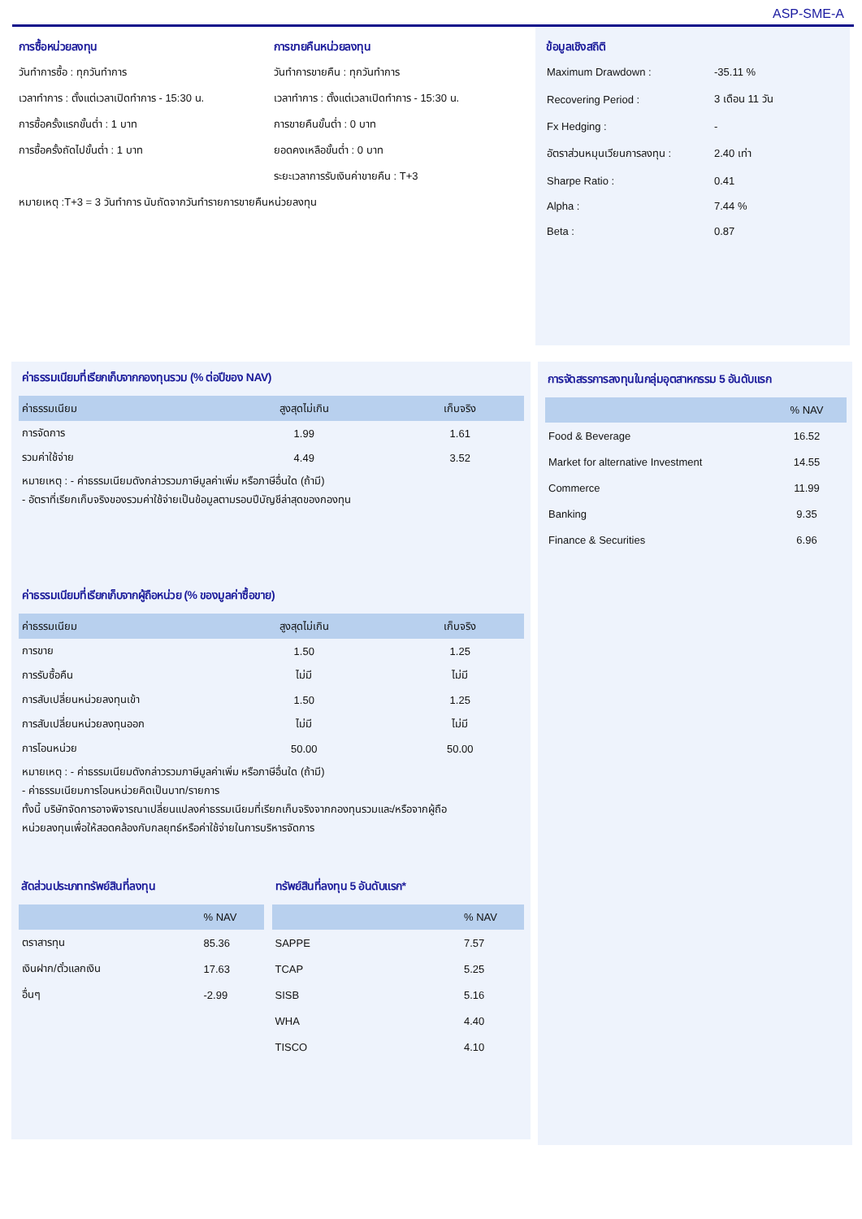ASP-SME-A
การซื้อหน่วยลงทุน
วันทำการซื้อ : ทุกวันทำการ
เวลาทำการ : ตั้งแต่เวลาเปิดทำการ - 15:30 น.
การซื้อครั้งแรกขั้นต่ำ : 1 บาท
การซื้อครั้งถัดไปขั้นต่ำ : 1 บาท
หมายเหตุ :T+3 = 3 วันทำการ นับถัดจากวันทำรายการขายคืนหน่วยลงทุน
การขายคืนหน่วยลงทุน
วันทำการขายคืน : ทุกวันทำการ
เวลาทำการ : ตั้งแต่เวลาเปิดทำการ - 15:30 น.
การขายคืนขั้นต่ำ : 0 บาท
ยอดคงเหลือขั้นต่ำ : 0 บาท
ระยะเวลาการรับเงินค่าขายคืน : T+3
ข้อมูลเชิงสถิติ
| Maximum Drawdown : | -35.11 % |
| Recovering Period : | 3 เดือน 11 วัน |
| Fx Hedging : | - |
| อัตราส่วนหมุนเวียนการลงทุน : | 2.40 เท่า |
| Sharpe Ratio : | 0.41 |
| Alpha : | 7.44 % |
| Beta : | 0.87 |
ค่าธรรมเนียมที่เรียกเก็บจากกองทุนรวม (% ต่อปีของ NAV)
| ค่าธรรมเนียม | สูงสุดไม่เกิน | เก็บจริง |
| --- | --- | --- |
| การจัดการ | 1.99 | 1.61 |
| รวมค่าใช้จ่าย | 4.49 | 3.52 |
หมายเหตุ : - ค่าธรรมเนียมดังกล่าวรวมภาษีมูลค่าเพิ่ม หรือภาษีอื่นใด (ถ้ามี)
- อัตราที่เรียกเก็บจริงของรวมค่าใช้จ่ายเป็นข้อมูลตามรอบปีบัญชีล่าสุดของกองทุน
ค่าธรรมเนียมที่เรียกเก็บจากผู้ถือหน่วย (% ของมูลค่าซื้อขาย)
| ค่าธรรมเนียม | สูงสุดไม่เกิน | เก็บจริง |
| --- | --- | --- |
| การขาย | 1.50 | 1.25 |
| การรับซื้อคืน | ไม่มี | ไม่มี |
| การสับเปลี่ยนหน่วยลงทุนเข้า | 1.50 | 1.25 |
| การสับเปลี่ยนหน่วยลงทุนออก | ไม่มี | ไม่มี |
| การโอนหน่วย | 50.00 | 50.00 |
หมายเหตุ : - ค่าธรรมเนียมดังกล่าวรวมภาษีมูลค่าเพิ่ม หรือภาษีอื่นใด (ถ้ามี)
- ค่าธรรมเนียมการโอนหน่วยคิดเป็นบาท/รายการ
ทั้งนี้ บริษัทจัดการอาจพิจารณาเปลี่ยนแปลงค่าธรรมเนียมที่เรียกเก็บจริงจากกองทุนรวมและ/หรือจากผู้ถือ
หน่วยลงทุนเพื่อให้สอดคล้องกับกลยุทธ์หรือค่าใช้จ่ายในการบริหารจัดการ
สัดส่วนประเภททรัพย์สินที่ลงทุน
| | % NAV |
| --- | --- |
| ตราสารทุน | 85.36 |
| เงินฝาก/ตั๋วแลกเงิน | 17.63 |
| อื่นๆ | -2.99 |
ทรัพย์สินที่ลงทุน 5 อันดับแรก*
| | % NAV |
| --- | --- |
| SAPPE | 7.57 |
| TCAP | 5.25 |
| SISB | 5.16 |
| WHA | 4.40 |
| TISCO | 4.10 |
การจัดสรรการลงทุนในกลุ่มอุตสาหกรรม 5 อันดับแรก
| | % NAV |
| --- | --- |
| Food & Beverage | 16.52 |
| Market for alternative Investment | 14.55 |
| Commerce | 11.99 |
| Banking | 9.35 |
| Finance & Securities | 6.96 |